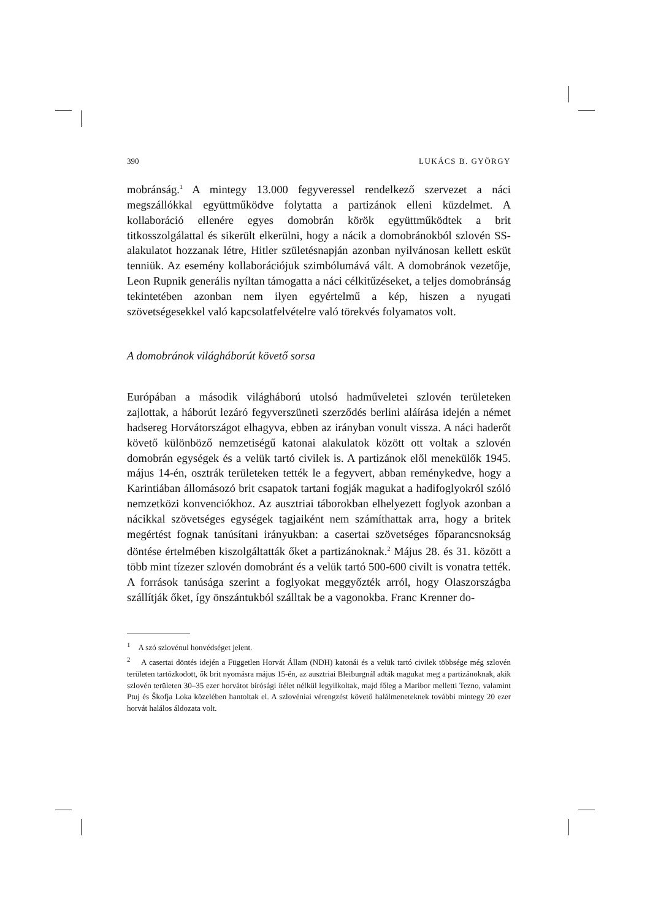390 LUKÁCS B. GYÖRGY
mobránság.<sup>1</sup> A mintegy 13.000 fegyveressel rendelkező szervezet a náci megszállókkal együttműködve folytatta a partizánok elleni küzdelmet. A kollaboráció ellenére egyes domobrán körök együttműködtek a brit titkosszolgálattal és sikerült elkerülni, hogy a nácik a domobránokból szlovén SS-alakulatot hozzanak létre, Hitler születésnapján azonban nyilvánosan kellett esküt tenniük. Az esemény kollaborációjuk szimbólumává vált. A domobránok vezetője, Leon Rupnik generális nyíltan támogatta a náci célkitűzéseket, a teljes domobránság tekintetében azonban nem ilyen egyértelmű a kép, hiszen a nyugati szövetségesekkel való kapcsolatfelvételre való törekvés folyamatos volt.
A domobránok világháborút követő sorsa
Európában a második világháború utolsó hadműveletei szlovén területeken zajlottak, a háborút lezáró fegyverszüneti szerződés berlini aláírása idején a német hadsereg Horvátországot elhagyva, ebben az irányban vonult vissza. A náci haderőt követő különböző nemzetiségű katonai alakulatok között ott voltak a szlovén domobrán egységek és a velük tartó civilek is. A partizánok elől menekülők 1945. május 14-én, osztrák területeken tették le a fegyvert, abban reménykedve, hogy a Karintiában állomásozó brit csapatok tartani fogják magukat a hadifoglyokról szóló nemzetközi konvenciókhoz. Az ausztriai táborokban elhelyezett foglyok azonban a nácikkal szövetséges egységek tagjaiként nem számíthattak arra, hogy a britek megértést fognak tanúsítani irányukban: a casertai szövetséges főparancsnokság döntése értelmében kiszolgáltatták őket a partizánoknak.<sup>2</sup> Május 28. és 31. között a több mint tízezer szlovén domobránt és a velük tartó 500-600 civilt is vonatra tették. A források tanúsága szerint a foglyokat meggyőzték arról, hogy Olaszországba szállítják őket, így önszántukból szálltak be a vagonokba. Franc Krenner do-
<sup>1</sup> A szó szlovénul honvédséget jelent.
<sup>2</sup> A casertai döntés idején a Független Horvát Állam (NDH) katonái és a velük tartó civilek többsége még szlovén területen tartózkodott, ők brit nyomásra május 15-én, az ausztriai Bleiburgnál adták magukat meg a partizánoknak, akik szlovén területen 30–35 ezer horvátot bírósági ítélet nélkül legyilkoltak, majd főleg a Maribor melletti Tezno, valamint Ptuj és Škofja Loka közelében hantoltak el. A szlovéniai vérengzést követő halálmeneteknek további mintegy 20 ezer horvát halálos áldozata volt.